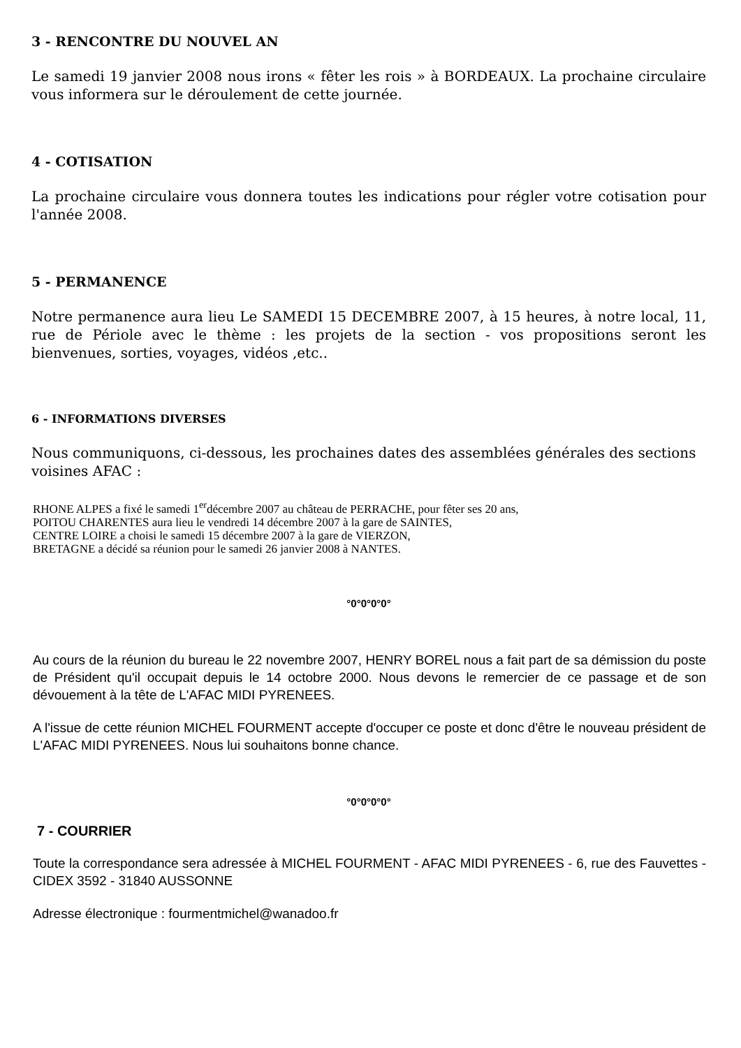3 - RENCONTRE DU NOUVEL AN
Le samedi 19 janvier 2008 nous irons « fêter les rois » à BORDEAUX. La prochaine circulaire vous informera sur le déroulement de cette journée.
4 - COTISATION
La prochaine circulaire vous donnera toutes les indications pour régler votre cotisation pour l'année 2008.
5 - PERMANENCE
Notre permanence aura lieu Le SAMEDI 15 DECEMBRE 2007, à 15 heures, à notre local, 11, rue de Périole avec le thème : les projets de la section - vos propositions seront les bienvenues, sorties, voyages, vidéos ,etc..
6 - INFORMATIONS DIVERSES
Nous communiquons, ci-dessous, les prochaines dates des assemblées générales des sections voisines AFAC :
RHONE ALPES a fixé le samedi 1<sup>er</sup>décembre 2007 au château de PERRACHE, pour fêter ses 20 ans,
POITOU CHARENTES aura lieu le vendredi 14 décembre 2007 à la gare de SAINTES,
CENTRE LOIRE a choisi le samedi 15 décembre 2007 à la gare de VIERZON,
BRETAGNE a décidé sa réunion pour le samedi 26 janvier 2008 à NANTES.
°0°0°0°0°
Au cours de la réunion du bureau le 22 novembre 2007, HENRY BOREL nous a fait part de sa démission du poste de Président qu'il occupait depuis le 14 octobre 2000. Nous devons le remercier de ce passage et de son dévouement à la tête de L'AFAC MIDI PYRENEES.
A l'issue de cette réunion MICHEL FOURMENT accepte d'occuper ce poste et donc d'être le nouveau président de L'AFAC MIDI PYRENEES. Nous lui souhaitons bonne chance.
°0°0°0°0°
7 - COURRIER
Toute la correspondance sera adressée à MICHEL FOURMENT - AFAC MIDI PYRENEES - 6, rue des Fauvettes - CIDEX 3592 - 31840 AUSSONNE
Adresse électronique : fourmentmichel@wanadoo.fr